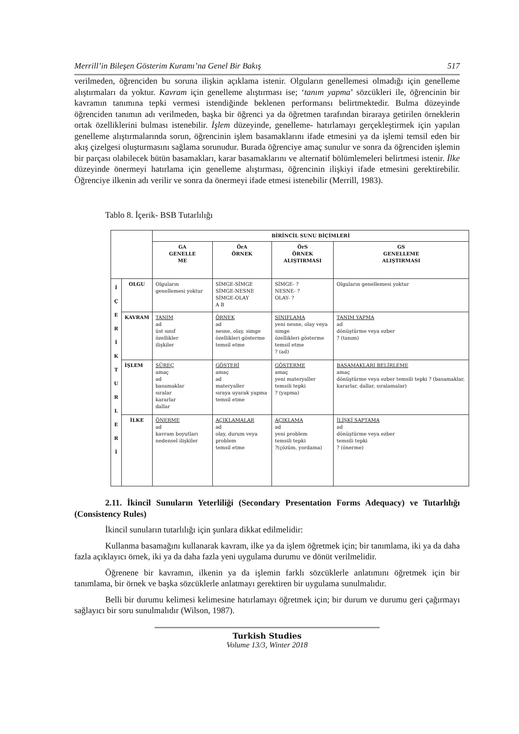Merrill’in Bileşen Gösterim Kuramı’na Genel Bir Bakış 517
verilmeden, öğrenciden bu soruna ilişkin açıklama istenir. Olguların genellemesi olmadığı için genelleme alıştırmaları da yoktur. Kavram için genelleme alıştırması ise; ‘tanım yapma’ sözcükleri ile, öğrencinin bir kavramın tanımına tepki vermesi istendiğinde beklenen performansı belirtmektedir. Bulma düzeyinde öğrenciden tanımın adı verilmeden, başka bir öğrenci ya da öğretmen tarafından biraraya getirilen örneklerin ortak özelliklerini bulması istenebilir. İşlem düzeyinde, genelleme- hatırlamayı gerçekleştirmek için yapılan genelleme alıştırmalarında sorun, öğrencinin işlem basamaklarını ifade etmesini ya da işlemi temsil eden bir akış çizelgesi oluşturmasını sağlama sorunudur. Burada öğrenciye amaç sunulur ve sonra da öğrenciden işlemin bir parçası olabilecek bütün basamakları, karar basamaklarını ve alternatif bölümlemeleri belirtmesi istenir. İlke düzeyinde önermeyi hatırlama için genelleme alıştırması, öğrencinin ilişkiyi ifade etmesini gerektirebilir. Öğrenciye ilkenin adı verilir ve sonra da önermeyi ifade etmesi istenebilir (Merrill, 1983).
Tablo 8. İçerik- BSB Tutarlılığı
| | | BİRİNCİL SUNU BİÇİMLERİ | | | |
| | | GA GENELLE ME | ÖrA ÖRNEK | ÖrS ÖRNEK ALIŞTIRMASI | GS GENELLEME ALIŞTIRMASI |
| İ Ç E R İ K T U R L E R İ | OLGU | Olguların genellemesi yoktur | SİMGE-SİMGE SİMGE-NESNE SİMGE-OLAY A B | SİMGE- ? NESNE- ? OLAY- ? | Olguların genellemesi yoktur |
| | KAVRAM | TANIM ad üst sınıf özellikler ilişkiler | ÖRNEK ad nesne, olay, simge özellikleri gösterme temsil etme | SINIFLAMA yeni nesne, olay veya simge özellikleri gösterme temsil etme ? (ad) | TANIM YAPMA ad dönüştürme veya ezber ? (tanım) |
| | İŞLEM | SÜREÇ amaç ad basamaklar sıralar kararlar dallar | GÖSTERİ amaç ad materyaller sıraya uyarak yapma temsil etme | GÖSTERME amaç yeni materyaller temsili tepki ? (yapma) | BASAMAKLARI BELİRLEME amaç dönüştürme veya ezber temsili tepki ? (basamaklar, kararlar, dallar, sıralamalar) |
| | İLKE | ÖNERME ad kavram boyutları nedensel ilişkiler | AÇIKLAMALAR ad olay, durum veya problem temsil etme | AÇIKLAMA ad yeni problem temsili tepki ?(çözüm, yordama) | İLİŞKİ SAPTAMA ad dönüştürme veya ezber temsili tepki ? (önerme) |
2.11. İkincil Sunuların Yeterliliği (Secondary Presentation Forms Adequacy) ve Tutarlılığı (Consistency Rules)
İkincil sunuların tutarlılığı için şunlara dikkat edilmelidir:
Kullanma basamağını kullanarak kavram, ilke ya da işlem öğretmek için; bir tanımlama, iki ya da daha fazla açıklayıcı örnek, iki ya da daha fazla yeni uygulama durumu ve dönüt verilmelidir.
Öğrenene bir kavramın, ilkenin ya da işlemin farklı sözcüklerle anlatımını öğretmek için bir tanımlama, bir örnek ve başka sözcüklerle anlatmayı gerektiren bir uygulama sunulmalıdır.
Belli bir durumu kelimesi kelimesine hatırlamayı öğretmek için; bir durum ve durumu geri çağırmayı sağlayıcı bir soru sunulmalıdır (Wilson, 1987).
Turkish Studies
Volume 13/3, Winter 2018